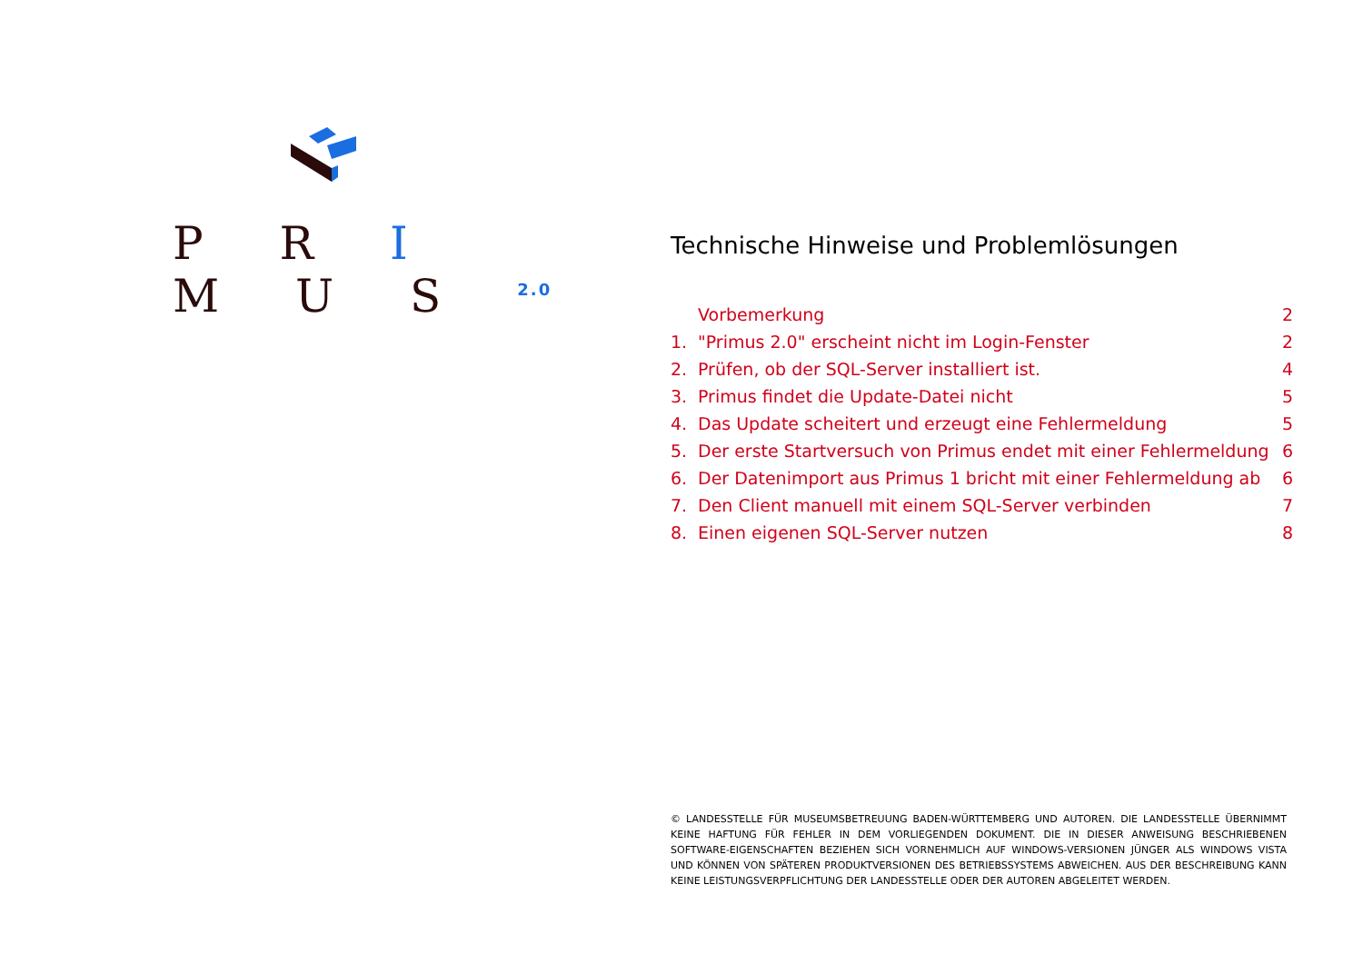P R I M U S <sup>2.0</sup>
Technische Hinweise und Problemlösungen
Vorbemerkung 2
1. "Primus 2.0" erscheint nicht im Login-Fenster 2
2. Prüfen, ob der SQL-Server installiert ist. 4
3. Primus findet die Update-Datei nicht 5
4. Das Update scheitert und erzeugt eine Fehlermeldung 5
5. Der erste Startversuch von Primus endet mit einer Fehlermeldung 6
6. Der Datenimport aus Primus 1 bricht mit einer Fehlermeldung ab 6
7. Den Client manuell mit einem SQL-Server verbinden 7
8. Einen eigenen SQL-Server nutzen 8
© LANDESSTELLE FÜR MUSEUMSBETREUUNG BADEN-WÜRTTEMBERG UND AUTOREN. DIE LANDESSTELLE ÜBERNIMMT KEINE HAFTUNG FÜR FEHLER IN DEM VORLIEGENDEN DOKUMENT. DIE IN DIESER ANWEISUNG BESCHRIEBENEN SOFTWARE-EIGENSCHAFTEN BEZIEHEN SICH VORNEHMLICH AUF WINDOWS-VERSIONEN JÜNGER ALS WINDOWS VISTA UND KÖNNEN VON SPÄTEREN PRODUKTVERSIONEN DES BETRIEBSSYSTEMS ABWEICHEN. AUS DER BESCHREIBUNG KANN KEINE LEISTUNGSVERPFLICHTUNG DER LANDESSTELLE ODER DER AUTOREN ABGELEITET WERDEN.